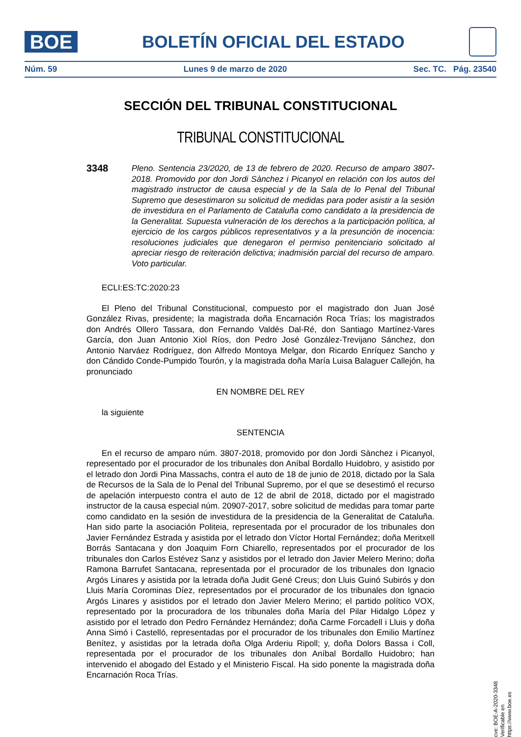BOE
BOLETÍN OFICIAL DEL ESTADO
Núm. 59 Lunes 9 de marzo de 2020 Sec. TC. Pág. 23540
SECCIÓN DEL TRIBUNAL CONSTITUCIONAL
TRIBUNAL CONSTITUCIONAL
3348
Pleno. Sentencia 23/2020, de 13 de febrero de 2020. Recurso de amparo 3807-2018. Promovido por don Jordi Sànchez i Picanyol en relación con los autos del magistrado instructor de causa especial y de la Sala de lo Penal del Tribunal Supremo que desestimaron su solicitud de medidas para poder asistir a la sesión de investidura en el Parlamento de Cataluña como candidato a la presidencia de la Generalitat. Supuesta vulneración de los derechos a la participación política, al ejercicio de los cargos públicos representativos y a la presunción de inocencia: resoluciones judiciales que denegaron el permiso penitenciario solicitado al apreciar riesgo de reiteración delictiva; inadmisión parcial del recurso de amparo. Voto particular.
ECLI:ES:TC:2020:23
El Pleno del Tribunal Constitucional, compuesto por el magistrado don Juan José González Rivas, presidente; la magistrada doña Encarnación Roca Trías; los magistrados don Andrés Ollero Tassara, don Fernando Valdés Dal-Ré, don Santiago Martínez-Vares García, don Juan Antonio Xiol Ríos, don Pedro José González-Trevijano Sánchez, don Antonio Narváez Rodríguez, don Alfredo Montoya Melgar, don Ricardo Enríquez Sancho y don Cándido Conde-Pumpido Tourón, y la magistrada doña María Luisa Balaguer Callejón, ha pronunciado
EN NOMBRE DEL REY
la siguiente
SENTENCIA
En el recurso de amparo núm. 3807-2018, promovido por don Jordi Sànchez i Picanyol, representado por el procurador de los tribunales don Aníbal Bordallo Huidobro, y asistido por el letrado don Jordi Pina Massachs, contra el auto de 18 de junio de 2018, dictado por la Sala de Recursos de la Sala de lo Penal del Tribunal Supremo, por el que se desestimó el recurso de apelación interpuesto contra el auto de 12 de abril de 2018, dictado por el magistrado instructor de la causa especial núm. 20907-2017, sobre solicitud de medidas para tomar parte como candidato en la sesión de investidura de la presidencia de la Generalitat de Cataluña. Han sido parte la asociación Politeia, representada por el procurador de los tribunales don Javier Fernández Estrada y asistida por el letrado don Víctor Hortal Fernández; doña Meritxell Borrás Santacana y don Joaquim Forn Chiarello, representados por el procurador de los tribunales don Carlos Estévez Sanz y asistidos por el letrado don Javier Melero Merino; doña Ramona Barrufet Santacana, representada por el procurador de los tribunales don Ignacio Argós Linares y asistida por la letrada doña Judit Gené Creus; don Lluis Guinó Subirós y don Lluis María Corominas Díez, representados por el procurador de los tribunales don Ignacio Argós Linares y asistidos por el letrado don Javier Melero Merino; el partido político VOX, representado por la procuradora de los tribunales doña María del Pilar Hidalgo López y asistido por el letrado don Pedro Fernández Hernández; doña Carme Forcadell i Lluis y doña Anna Simó i Castelló, representadas por el procurador de los tribunales don Emilio Martínez Benítez, y asistidas por la letrada doña Olga Arderiu Ripoll; y, doña Dolors Bassa i Coll, representada por el procurador de los tribunales don Aníbal Bordallo Huidobro; han intervenido el abogado del Estado y el Ministerio Fiscal. Ha sido ponente la magistrada doña Encarnación Roca Trías.
cve: BOE-A-2020-3348
Verificable en https://www.boe.es